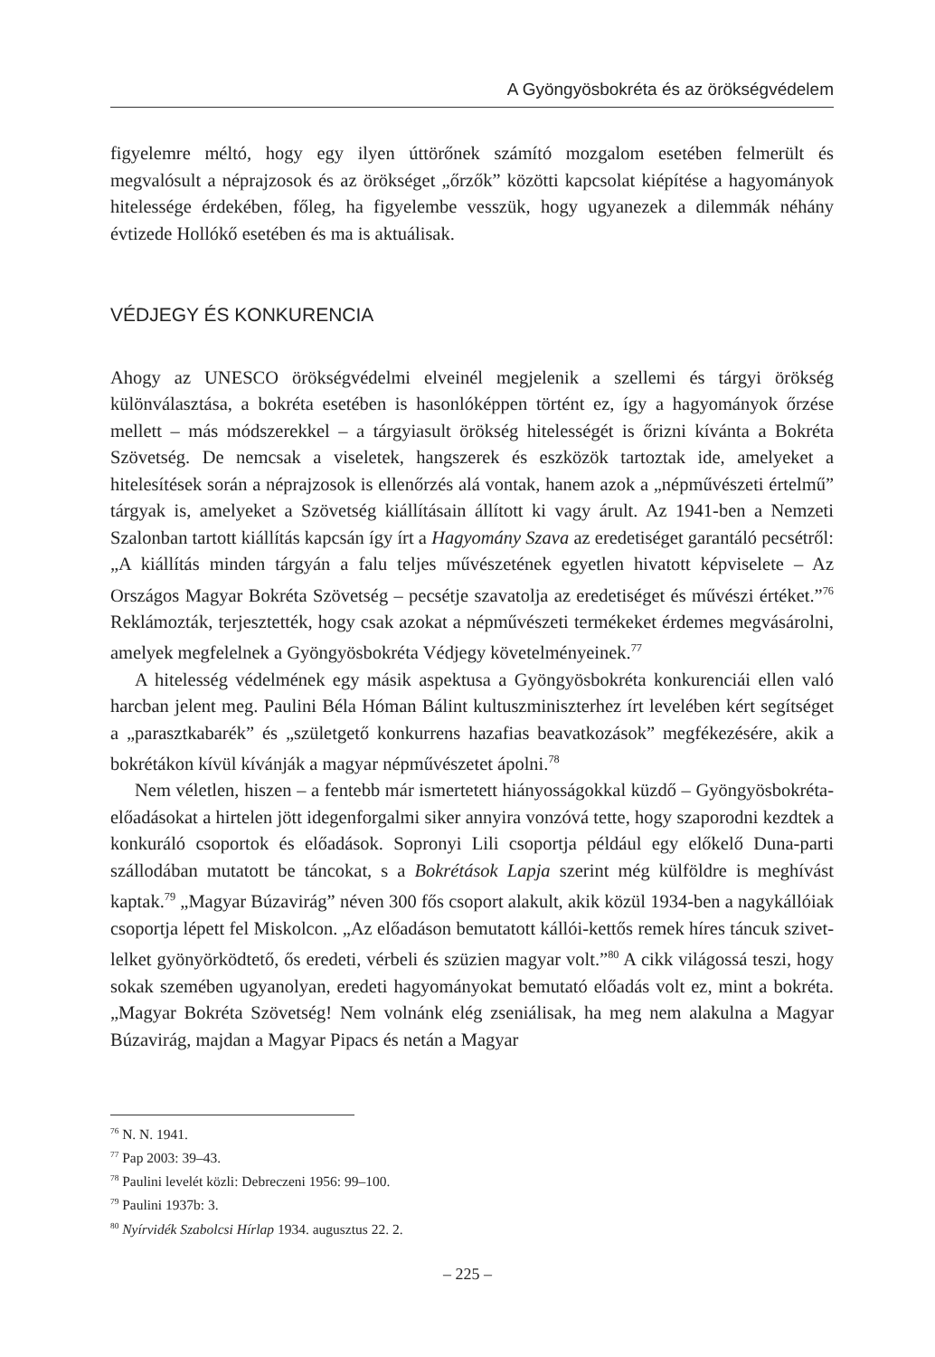A Gyöngyösbokréta és az örökségvédelem
figyelemre méltó, hogy egy ilyen úttörőnek számító mozgalom esetében felmerült és megvalósult a néprajzosok és az örökséget „őrzők” közötti kapcsolat kiépítése a hagyományok hitelessége érdekében, főleg, ha figyelembe vesszük, hogy ugyanezek a dilemmák néhány évtizede Hollókő esetében és ma is aktuálisak.
VÉDJEGY ÉS KONKURENCIA
Ahogy az UNESCO örökségvédelmi elveinél megjelenik a szellemi és tárgyi örökség különválasztása, a bokréta esetében is hasonlóképpen történt ez, így a hagyományok őrzése mellett – más módszerekkel – a tárgyiasult örökség hitelességét is őrizni kívánta a Bokréta Szövetség. De nemcsak a viseletek, hangszerek és eszközök tartoztak ide, amelyeket a hitelesítések során a néprajzosok is ellenőrzés alá vontak, hanem azok a „népművészeti értelmű” tárgyak is, amelyeket a Szövetség kiállításain állított ki vagy árult. Az 1941-ben a Nemzeti Szalonban tartott kiállítás kapcsán így írt a Hagyomány Szava az eredetiséget garantáló pecsétről: „A kiállítás minden tárgyán a falu teljes művészetének egyetlen hivatott képviselete – Az Országos Magyar Bokréta Szövetség – pecsétje szavatolja az eredetiséget és művészi értéket.”<sup>76</sup> Reklámozták, terjesztették, hogy csak azokat a népművészeti termékeket érdemes megvásárolni, amelyek megfelelnek a Gyöngyösbokréta Védjegy követelményeinek.<sup>77</sup>
A hitelesség védelmének egy másik aspektusa a Gyöngyösbokréta konkurenciái ellen való harcban jelent meg. Paulini Béla Hóman Bálint kultuszminiszterhez írt levelében kért segítséget a „parasztkabarék” és „születgető konkurrens hazafias beavatkozások” megfékezésére, akik a bokrétákon kívül kívánják a magyar népművészetet ápolni.<sup>78</sup>
Nem véletlen, hiszen – a fentebb már ismertetett hiányosságokkal küzdő – Gyöngyösbokréta-előadásokat a hirtelen jött idegenforgalmi siker annyira vonzóvá tette, hogy szaporodni kezdtek a konkuráló csoportok és előadások. Sopronyi Lili csoportja például egy előkelő Duna-parti szállodában mutatott be táncokat, s a Bokrétások Lapja szerint még külföldre is meghívást kaptak.<sup>79</sup> „Magyar Búzavirág” néven 300 fős csoport alakult, akik közül 1934-ben a nagykállóiak csoportja lépett fel Miskolcon. „Az előadáson bemutatott kállói-kettős remek híres táncuk szivet-lelket gyönyörködtető, ős eredeti, vérbeli és szüzien magyar volt.”<sup>80</sup> A cikk világossá teszi, hogy sokak szemében ugyanolyan, eredeti hagyományokat bemutató előadás volt ez, mint a bokréta. „Magyar Bokréta Szövetség! Nem volnánk elég zseniálisak, ha meg nem alakulna a Magyar Búzavirág, majdan a Magyar Pipacs és netán a Magyar
<sup>76</sup> N. N. 1941.
<sup>77</sup> Pap 2003: 39–43.
<sup>78</sup> Paulini levelét közli: Debreczeni 1956: 99–100.
<sup>79</sup> Paulini 1937b: 3.
<sup>80</sup> Nyírvidék Szabolcsi Hírlap 1934. augusztus 22. 2.
– 225 –